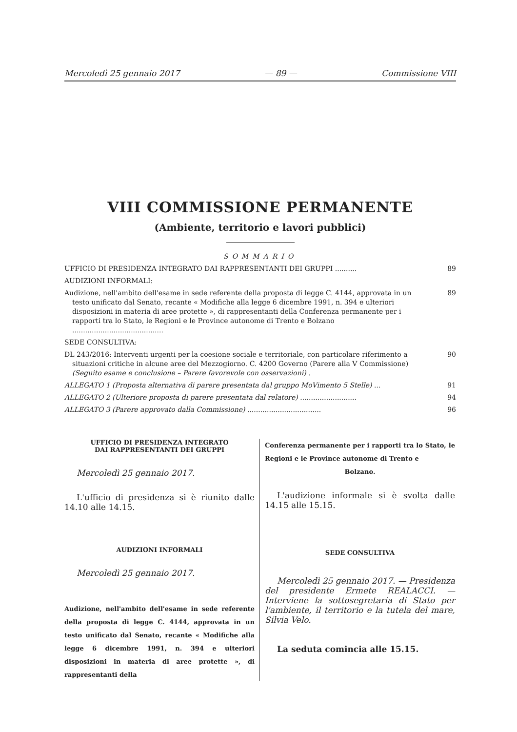Mercoledì 25 gennaio 2017 — 89 — Commissione VIII
VIII COMMISSIONE PERMANENTE
(Ambiente, territorio e lavori pubblici)
SOMMARIO
UFFICIO DI PRESIDENZA INTEGRATO DAI RAPPRESENTANTI DEI GRUPPI ..........
89
AUDIZIONI INFORMALI:
Audizione, nell'ambito dell'esame in sede referente della proposta di legge C. 4144, approvata in un testo unificato dal Senato, recante « Modifiche alla legge 6 dicembre 1991, n. 394 e ulteriori disposizioni in materia di aree protette », di rappresentanti della Conferenza permanente per i rapporti tra lo Stato, le Regioni e le Province autonome di Trento e Bolzano ..........................................
89
SEDE CONSULTIVA:
DL 243/2016: Interventi urgenti per la coesione sociale e territoriale, con particolare riferimento a situazioni critiche in alcune aree del Mezzogiorno. C. 4200 Governo (Parere alla V Commissione) (Seguito esame e conclusione – Parere favorevole con osservazioni) .
90
ALLEGATO 1 (Proposta alternativa di parere presentata dal gruppo MoVimento 5 Stelle) ...
91
ALLEGATO 2 (Ulteriore proposta di parere presentata dal relatore) ..........................
94
ALLEGATO 3 (Parere approvato dalla Commissione) ..................................
96
UFFICIO DI PRESIDENZA INTEGRATO
DAI RAPPRESENTANTI DEI GRUPPI
Mercoledì 25 gennaio 2017.
L'ufficio di presidenza si è riunito dalle 14.10 alle 14.15.
AUDIZIONI INFORMALI
Mercoledì 25 gennaio 2017.
Audizione, nell'ambito dell'esame in sede referente della proposta di legge C. 4144, approvata in un testo unificato dal Senato, recante « Modifiche alla legge 6 dicembre 1991, n. 394 e ulteriori disposizioni in materia di aree protette », di rappresentanti della
Conferenza permanente per i rapporti tra lo Stato, le Regioni e le Province autonome di Trento e
Bolzano.
L'audizione informale si è svolta dalle 14.15 alle 15.15.
SEDE CONSULTIVA
Mercoledì 25 gennaio 2017. — Presidenza del presidente Ermete REALACCI. — Interviene la sottosegretaria di Stato per l'ambiente, il territorio e la tutela del mare, Silvia Velo.
La seduta comincia alle 15.15.